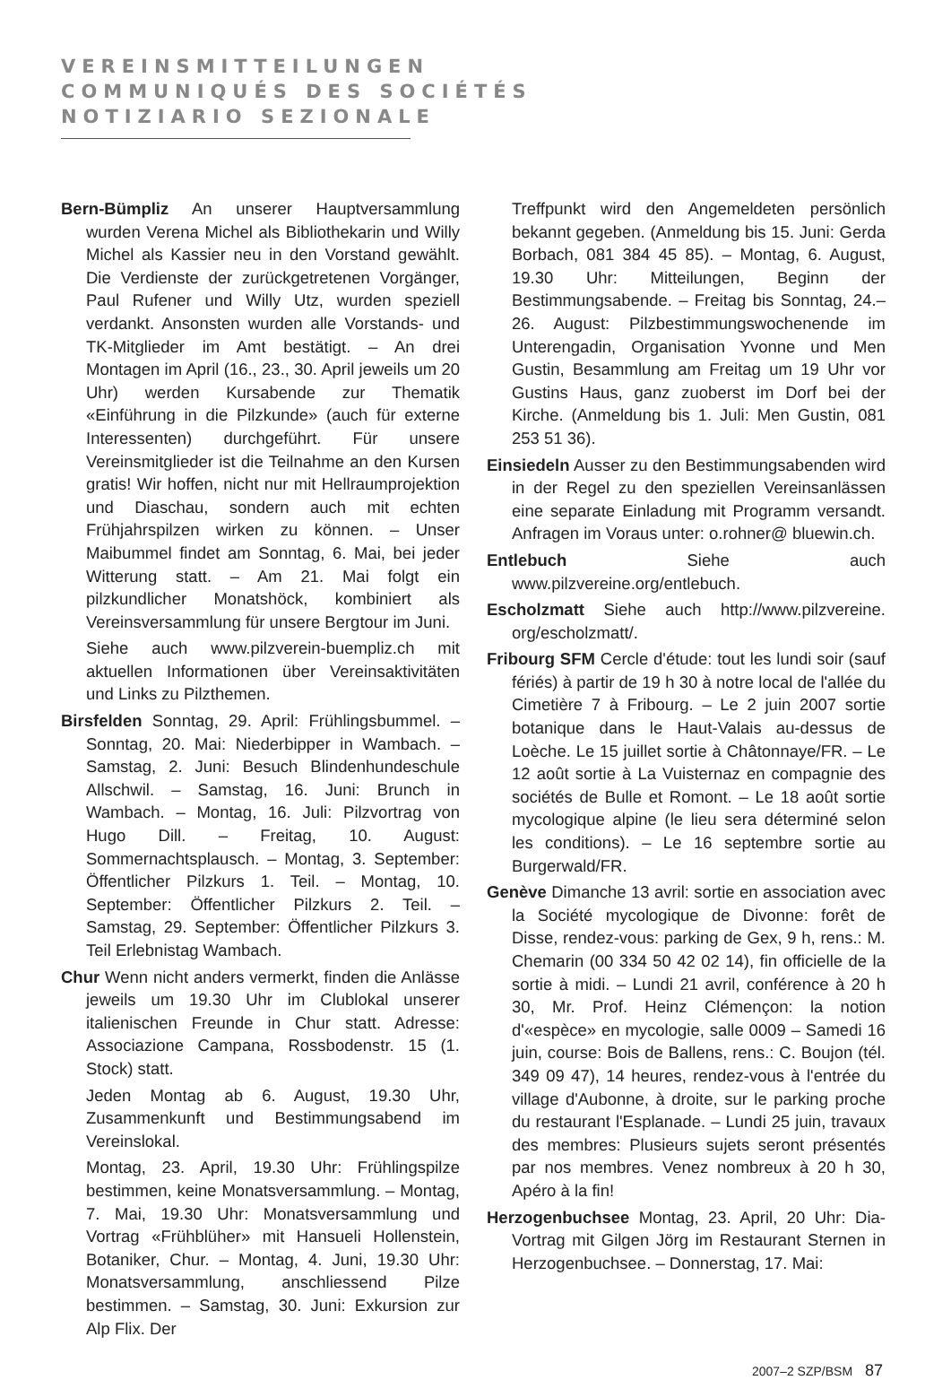VEREINSMITTEILUNGEN
COMMUNIQUÉS DES SOCIÉTÉS
NOTIZIARIO SEZIONALE
Bern-Bümpliz An unserer Hauptversammlung wurden Verena Michel als Bibliothekarin und Willy Michel als Kassier neu in den Vorstand gewählt. Die Verdienste der zurückgetretenen Vorgänger, Paul Rufener und Willy Utz, wurden speziell verdankt. Ansonsten wurden alle Vorstands- und TK-Mitglieder im Amt bestätigt. – An drei Montagen im April (16., 23., 30. April jeweils um 20 Uhr) werden Kursabende zur Thematik «Einführung in die Pilzkunde» (auch für externe Interessenten) durchgeführt. Für unsere Vereinsmitglieder ist die Teilnahme an den Kursen gratis! Wir hoffen, nicht nur mit Hellraumprojektion und Diaschau, sondern auch mit echten Frühjahrspilzen wirken zu können. – Unser Maibummel findet am Sonntag, 6. Mai, bei jeder Witterung statt. – Am 21. Mai folgt ein pilzkundlicher Monatshöck, kombiniert als Vereinsversammlung für unsere Bergtour im Juni.
Siehe auch www.pilzverein-buempliz.ch mit aktuellen Informationen über Vereinsaktivitäten und Links zu Pilzthemen.
Birsfelden Sonntag, 29. April: Frühlingsbummel. – Sonntag, 20. Mai: Niederbipper in Wambach. – Samstag, 2. Juni: Besuch Blindenhundeschule Allschwil. – Samstag, 16. Juni: Brunch in Wambach. – Montag, 16. Juli: Pilzvortrag von Hugo Dill. – Freitag, 10. August: Sommernachtsplausch. – Montag, 3. September: Öffentlicher Pilzkurs 1. Teil. – Montag, 10. September: Öffentlicher Pilzkurs 2. Teil. – Samstag, 29. September: Öffentlicher Pilzkurs 3. Teil Erlebnistag Wambach.
Chur Wenn nicht anders vermerkt, finden die Anlässe jeweils um 19.30 Uhr im Clublokal unserer italienischen Freunde in Chur statt. Adresse: Associazione Campana, Rossbodenstr. 15 (1. Stock) statt.
Jeden Montag ab 6. August, 19.30 Uhr, Zusammenkunft und Bestimmungsabend im Vereinslokal.
Montag, 23. April, 19.30 Uhr: Frühlingspilze bestimmen, keine Monatsversammlung. – Montag, 7. Mai, 19.30 Uhr: Monatsversammlung und Vortrag «Frühblüher» mit Hansueli Hollenstein, Botaniker, Chur. – Montag, 4. Juni, 19.30 Uhr: Monatsversammlung, anschliessend Pilze bestimmen. – Samstag, 30. Juni: Exkursion zur Alp Flix. Der
Treffpunkt wird den Angemeldeten persönlich bekannt gegeben. (Anmeldung bis 15. Juni: Gerda Borbach, 081 384 45 85). – Montag, 6. August, 19.30 Uhr: Mitteilungen, Beginn der Bestimmungsabende. – Freitag bis Sonntag, 24.–26. August: Pilzbestimmungswochenende im Unterengadin, Organisation Yvonne und Men Gustin, Besammlung am Freitag um 19 Uhr vor Gustins Haus, ganz zuoberst im Dorf bei der Kirche. (Anmeldung bis 1. Juli: Men Gustin, 081 253 51 36).
Einsiedeln Ausser zu den Bestimmungsabenden wird in der Regel zu den speziellen Vereinsanlässen eine separate Einladung mit Programm versandt. Anfragen im Voraus unter: o.rohner@ bluewin.ch.
Entlebuch Siehe auch www.pilzvereine.org/entlebuch.
Escholzmatt Siehe auch http://www.pilzvereine. org/escholzmatt/.
Fribourg SFM Cercle d'étude: tout les lundi soir (sauf fériés) à partir de 19 h 30 à notre local de l'allée du Cimetière 7 à Fribourg. – Le 2 juin 2007 sortie botanique dans le Haut-Valais au-dessus de Loèche. Le 15 juillet sortie à Châtonnaye/FR. – Le 12 août sortie à La Vuisternaz en compagnie des sociétés de Bulle et Romont. – Le 18 août sortie mycologique alpine (le lieu sera déterminé selon les conditions). – Le 16 septembre sortie au Burgerwald/FR.
Genève Dimanche 13 avril: sortie en association avec la Société mycologique de Divonne: forêt de Disse, rendez-vous: parking de Gex, 9 h, rens.: M. Chemarin (00 334 50 42 02 14), fin officielle de la sortie à midi. – Lundi 21 avril, conférence à 20 h 30, Mr. Prof. Heinz Clémençon: la notion d'«espèce» en mycologie, salle 0009 – Samedi 16 juin, course: Bois de Ballens, rens.: C. Boujon (tél. 349 09 47), 14 heures, rendez-vous à l'entrée du village d'Aubonne, à droite, sur le parking proche du restaurant l'Esplanade. – Lundi 25 juin, travaux des membres: Plusieurs sujets seront présentés par nos membres. Venez nombreux à 20 h 30, Apéro à la fin!
Herzogenbuchsee Montag, 23. April, 20 Uhr: Dia-Vortrag mit Gilgen Jörg im Restaurant Sternen in Herzogenbuchsee. – Donnerstag, 17. Mai:
2007–2 SZP/BSM 87